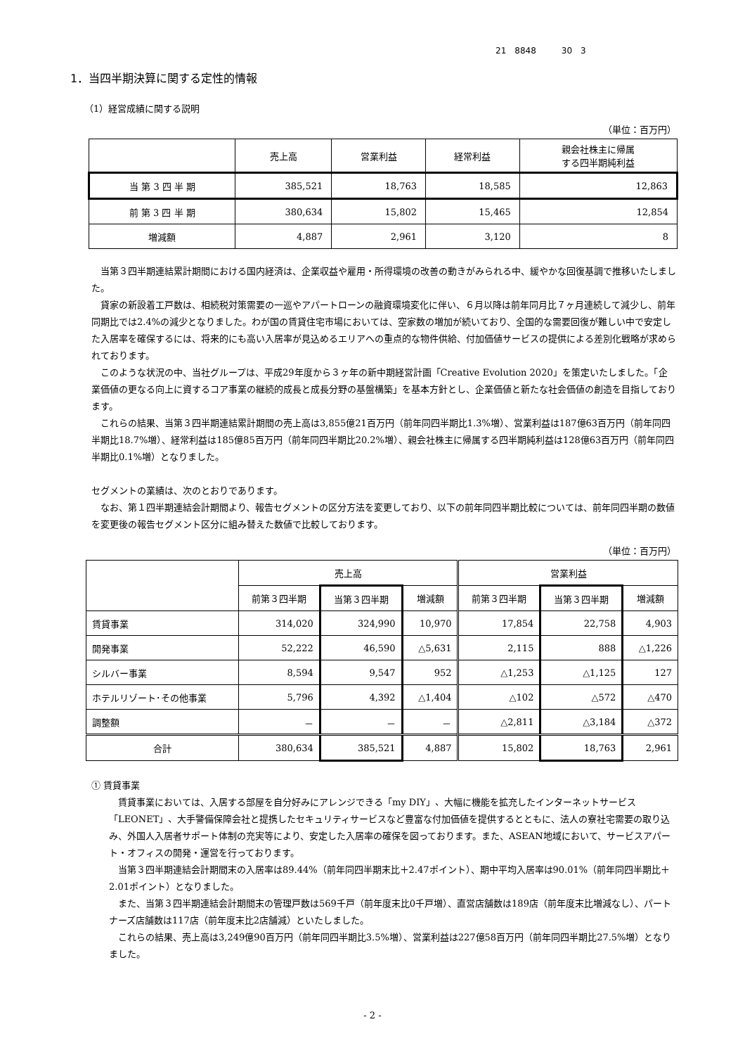21　8848　　　30　3
1．当四半期決算に関する定性的情報
（1）経営成績に関する説明
（単位：百万円）
| | 売上高 | 営業利益 | 経常利益 | 親会社株主に帰属 する四半期純利益 |
| --- | --- | --- | --- | --- |
| 当 第 3 四 半 期 | 385,521 | 18,763 | 18,585 | 12,863 |
| 前 第 3 四 半 期 | 380,634 | 15,802 | 15,465 | 12,854 |
| 増減額 | 4,887 | 2,961 | 3,120 | 8 |
当第３四半期連結累計期間における国内経済は、企業収益や雇用・所得環境の改善の動きがみられる中、緩やかな回復基調で推移いたしました。
貸家の新設着工戸数は、相続税対策需要の一巡やアパートローンの融資環境変化に伴い、６月以降は前年同月比７ヶ月連続して減少し、前年同期比では2.4%の減少となりました。わが国の賃貸住宅市場においては、空家数の増加が続いており、全国的な需要回復が難しい中で安定した入居率を確保するには、将来的にも高い入居率が見込めるエリアへの重点的な物件供給、付加価値サービスの提供による差別化戦略が求められております。
このような状況の中、当社グループは、平成29年度から３ヶ年の新中期経営計画「Creative Evolution 2020」を策定いたしました。「企業価値の更なる向上に資するコア事業の継続的成長と成長分野の基盤構築」を基本方針とし、企業価値と新たな社会価値の創造を目指しております。
これらの結果、当第３四半期連結累計期間の売上高は3,855億21百万円（前年同四半期比1.3%増）、営業利益は187億63百万円（前年同四半期比18.7%増）、経常利益は185億85百万円（前年同四半期比20.2%増）、親会社株主に帰属する四半期純利益は128億63百万円（前年同四半期比0.1%増）となりました。
セグメントの業績は、次のとおりであります。
なお、第１四半期連結会計期間より、報告セグメントの区分方法を変更しており、以下の前年同四半期比較については、前年同四半期の数値を変更後の報告セグメント区分に組み替えた数値で比較しております。
（単位：百万円）
| | 売上高 | | | 営業利益 | | |
| --- | --- | --- | --- | --- | --- | --- |
| | 前第３四半期 | 当第３四半期 | 増減額 | 前第３四半期 | 当第３四半期 | 増減額 |
| 賃貸事業 | 314,020 | 324,990 | 10,970 | 17,854 | 22,758 | 4,903 |
| 開発事業 | 52,222 | 46,590 | △5,631 | 2,115 | 888 | △1,226 |
| シルバー事業 | 8,594 | 9,547 | 952 | △1,253 | △1,125 | 127 |
| ホテルリゾート･その他事業 | 5,796 | 4,392 | △1,404 | △102 | △572 | △470 |
| 調整額 | － | － | － | △2,811 | △3,184 | △372 |
| 合計 | 380,634 | 385,521 | 4,887 | 15,802 | 18,763 | 2,961 |
① 賃貸事業
賃貸事業においては、入居する部屋を自分好みにアレンジできる「my DIY」、大幅に機能を拡充したインターネットサービス「LEONET」、大手警備保障会社と提携したセキュリティサービスなど豊富な付加価値を提供するとともに、法人の寮社宅需要の取り込み、外国人入居者サポート体制の充実等により、安定した入居率の確保を図っております。また、ASEAN地域において、サービスアパート・オフィスの開発・運営を行っております。
当第３四半期連結会計期間末の入居率は89.44%（前年同四半期末比＋2.47ポイント）、期中平均入居率は90.01%（前年同四半期比＋2.01ポイント）となりました。
また、当第３四半期連結会計期間末の管理戸数は569千戸（前年度末比0千戸増）、直営店舗数は189店（前年度末比増減なし）、パートナーズ店舗数は117店（前年度末比2店舗減）といたしました。
これらの結果、売上高は3,249億90百万円（前年同四半期比3.5%増）、営業利益は227億58百万円（前年同四半期比27.5%増）となりました。
- 2 -